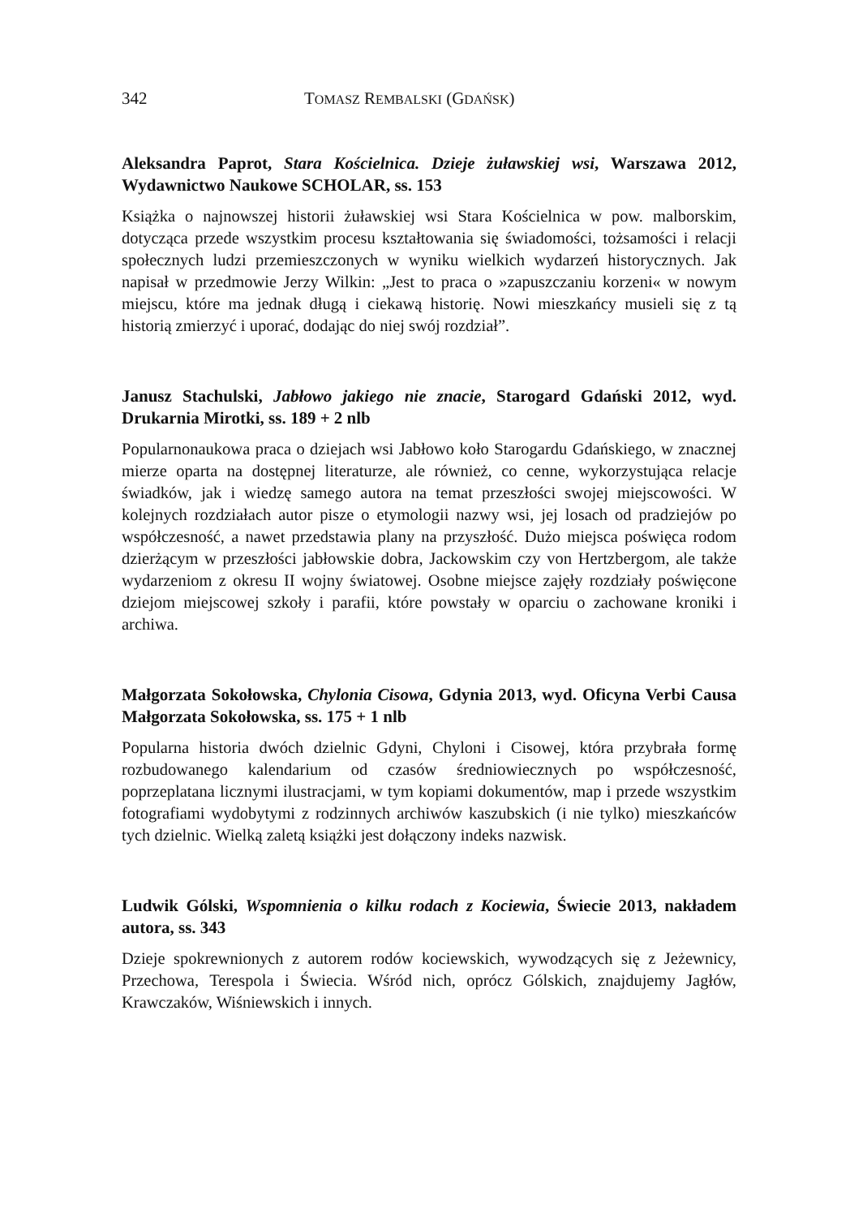342 TOMASZ REMBALSKI (GDAŃSK)
Aleksandra Paprot, Stara Kościelnica. Dzieje żuławskiej wsi, Warszawa 2012, Wydawnictwo Naukowe SCHOLAR, ss. 153
Książka o najnowszej historii żuławskiej wsi Stara Kościelnica w pow. malborskim, dotycząca przede wszystkim procesu kształtowania się świadomości, tożsamości i relacji społecznych ludzi przemieszczonych w wyniku wielkich wydarzeń historycznych. Jak napisał w przedmowie Jerzy Wilkin: „Jest to praca o »zapuszczaniu korzeni« w nowym miejscu, które ma jednak długą i ciekawą historię. Nowi mieszkańcy musieli się z tą historią zmierzyć i uporać, dodając do niej swój rozdział”.
Janusz Stachulski, Jabłowo jakiego nie znacie, Starogard Gdański 2012, wyd. Drukarnia Mirotki, ss. 189 + 2 nlb
Popularnonaukowa praca o dziejach wsi Jabłowo koło Starogardu Gdańskiego, w znacznej mierze oparta na dostępnej literaturze, ale również, co cenne, wykorzystująca relacje świadków, jak i wiedzę samego autora na temat przeszłości swojej miejscowości. W kolejnych rozdziałach autor pisze o etymologii nazwy wsi, jej losach od pradziejów po współczesność, a nawet przedstawia plany na przyszłość. Dużo miejsca poświęca rodom dzierżącym w przeszłości jabłowskie dobra, Jackowskim czy von Hertzbergom, ale także wydarzeniom z okresu II wojny światowej. Osobne miejsce zajęły rozdziały poświęcone dziejom miejscowej szkoły i parafii, które powstały w oparciu o zachowane kroniki i archiwa.
Małgorzata Sokołowska, Chylonia Cisowa, Gdynia 2013, wyd. Oficyna Verbi Causa Małgorzata Sokołowska, ss. 175 + 1 nlb
Popularna historia dwóch dzielnic Gdyni, Chyloni i Cisowej, która przybrała formę rozbudowanego kalendarium od czasów średniowiecznych po współczesność, poprzeplatana licznymi ilustracjami, w tym kopiami dokumentów, map i przede wszystkim fotografiami wydobytymi z rodzinnych archiwów kaszubskich (i nie tylko) mieszkańców tych dzielnic. Wielką zaletą książki jest dołączony indeks nazwisk.
Ludwik Gólski, Wspomnienia o kilku rodach z Kociewia, Świecie 2013, nakładem autora, ss. 343
Dzieje spokrewnionych z autorem rodów kociewskich, wywodzących się z Jeżewnicy, Przechowa, Terespola i Świecia. Wśród nich, oprócz Gólskich, znajdujemy Jagłów, Krawczaków, Wiśniewskich i innych.